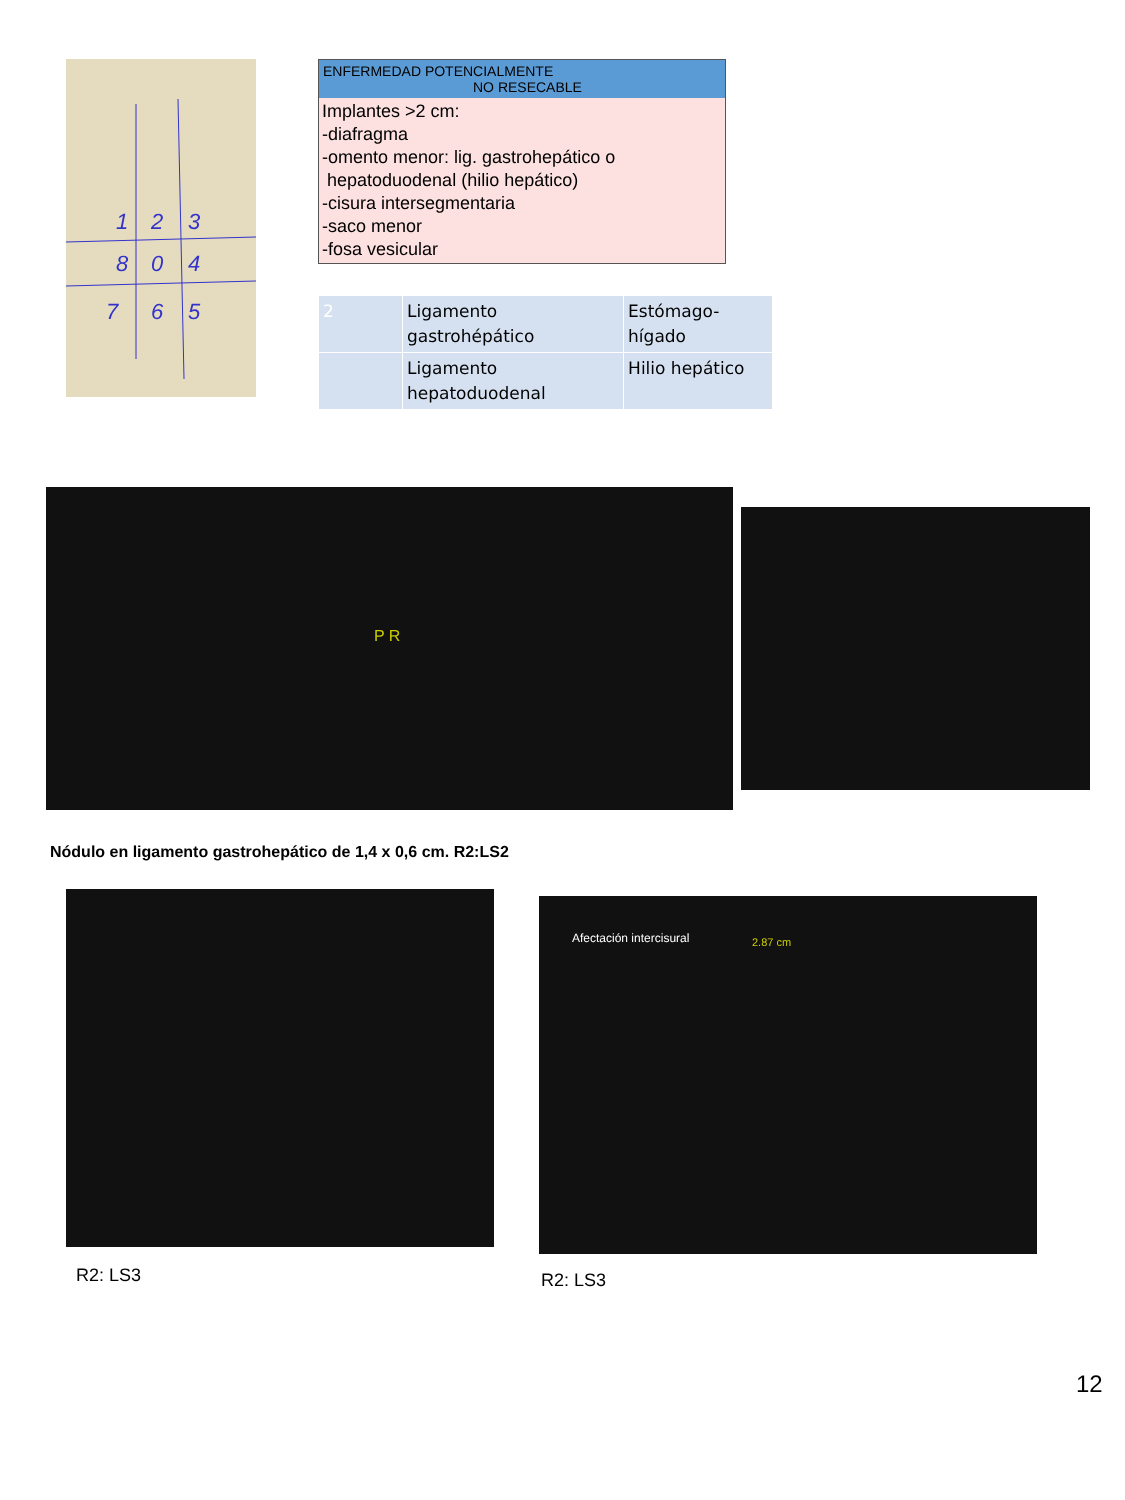1
2
3
8
0
4
7
6
5
ENFERMEDAD POTENCIALMENTE
NO RESECABLE
Implantes >2 cm:
-diafragma
-omento menor: lig. gastrohepático o
hepatoduodenal (hilio hepático)
-cisura intersegmentaria
-saco menor
-fosa vesicular
| 2 | Ligamento gastrohépático | Estómago- hígado |
| | Ligamento hepatoduodenal | Hilio hepático |
P R
Nódulo en ligamento gastrohepático de 1,4 x 0,6 cm. R2:LS2
Afectación intercisural 2.87 cm
R2: LS3 R2: LS3
12